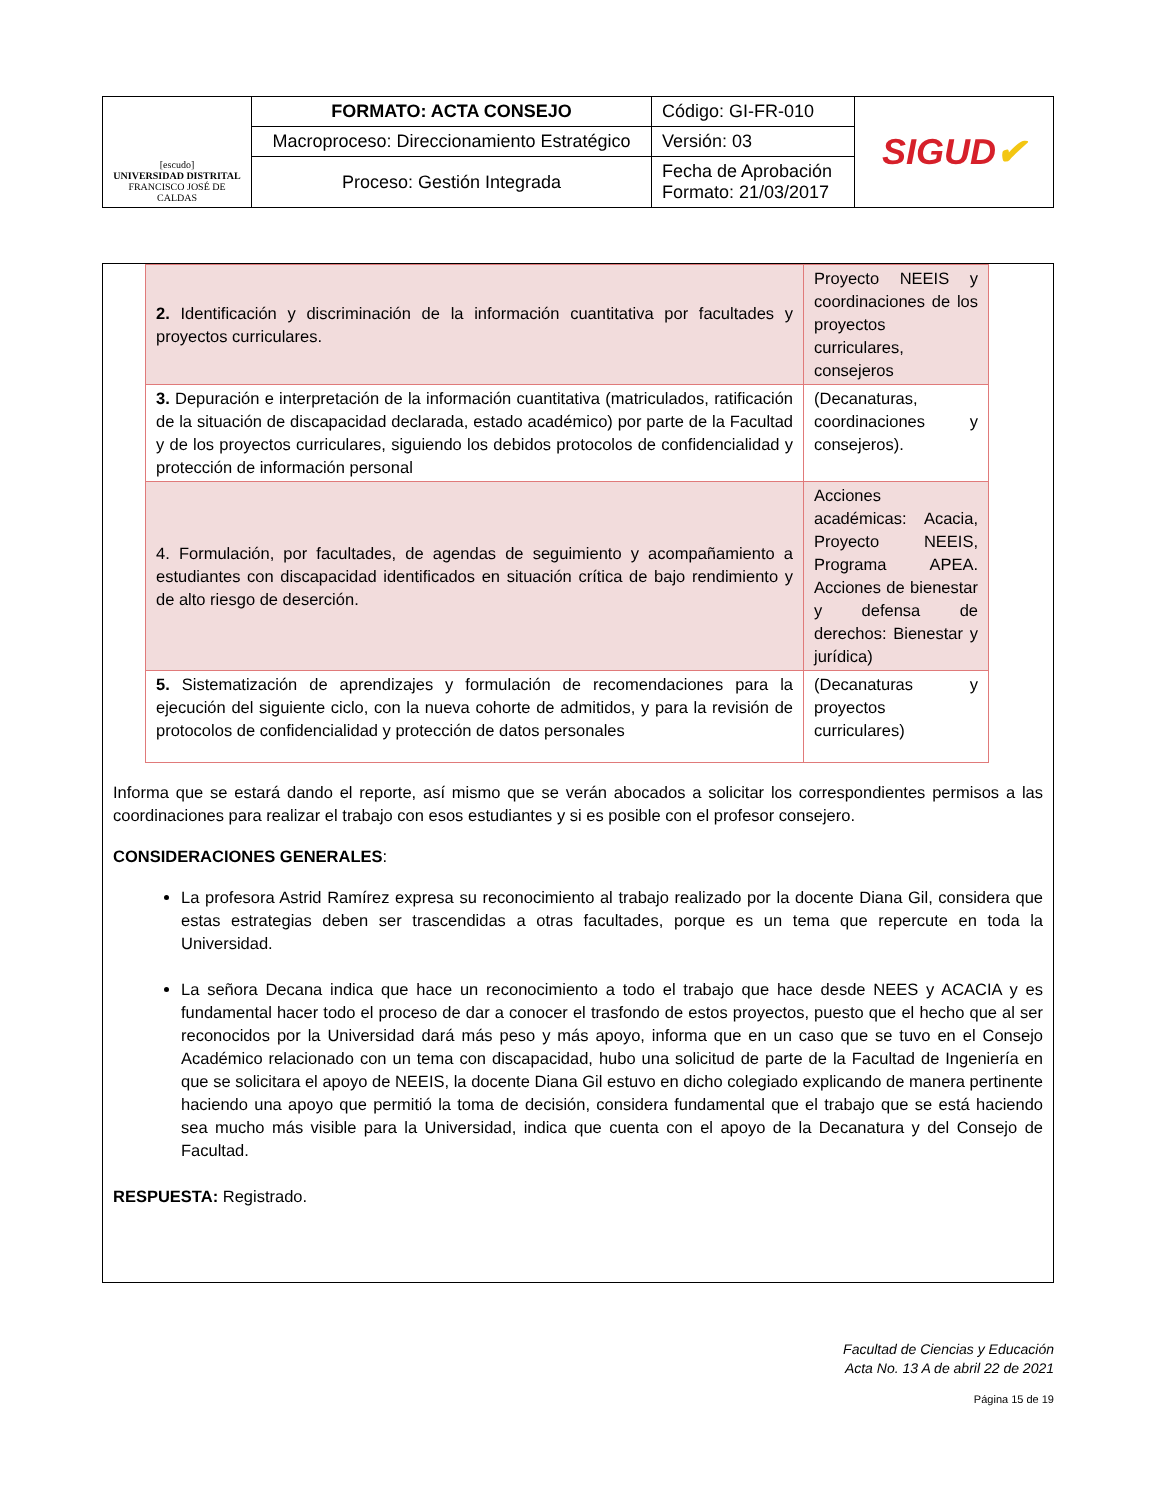| [escudo] UNIVERSIDAD DISTRITAL FRANCISCO JOSÉ DE CALDAS | FORMATO: ACTA CONSEJO | Código: GI-FR-010 | SIGUD ✔ |
| | Macroproceso: Direccionamiento Estratégico | Versión: 03 | |
| | Proceso: Gestión Integrada | Fecha de Aprobación Formato: 21/03/2017 | |
| 2. Identificación y discriminación de la información cuantitativa por facultades y proyectos curriculares. | Proyecto NEEIS y coordinaciones de los proyectos curriculares, consejeros |
| 3. Depuración e interpretación de la información cuantitativa (matriculados, ratificación de la situación de discapacidad declarada, estado académico) por parte de la Facultad y de los proyectos curriculares, siguiendo los debidos protocolos de confidencialidad y protección de información personal | (Decanaturas, coordinaciones y consejeros). |
| 4. Formulación, por facultades, de agendas de seguimiento y acompañamiento a estudiantes con discapacidad identificados en situación crítica de bajo rendimiento y de alto riesgo de deserción. | Acciones académicas: Acacia, Proyecto NEEIS, Programa APEA. Acciones de bienestar y defensa de derechos: Bienestar y jurídica) |
| 5. Sistematización de aprendizajes y formulación de recomendaciones para la ejecución del siguiente ciclo, con la nueva cohorte de admitidos, y para la revisión de protocolos de confidencialidad y protección de datos personales | (Decanaturas y proyectos curriculares) |
Informa que se estará dando el reporte, así mismo que se verán abocados a solicitar los correspondientes permisos a las coordinaciones para realizar el trabajo con esos estudiantes y si es posible con el profesor consejero.
CONSIDERACIONES GENERALES:
La profesora Astrid Ramírez expresa su reconocimiento al trabajo realizado por la docente Diana Gil, considera que estas estrategias deben ser trascendidas a otras facultades, porque es un tema que repercute en toda la Universidad.
La señora Decana indica que hace un reconocimiento a todo el trabajo que hace desde NEES y ACACIA y es fundamental hacer todo el proceso de dar a conocer el trasfondo de estos proyectos, puesto que el hecho que al ser reconocidos por la Universidad dará más peso y más apoyo, informa que en un caso que se tuvo en el Consejo Académico relacionado con un tema con discapacidad, hubo una solicitud de parte de la Facultad de Ingeniería en que se solicitara el apoyo de NEEIS, la docente Diana Gil estuvo en dicho colegiado explicando de manera pertinente haciendo una apoyo que permitió la toma de decisión, considera fundamental que el trabajo que se está haciendo sea mucho más visible para la Universidad, indica que cuenta con el apoyo de la Decanatura y del Consejo de Facultad.
RESPUESTA: Registrado.
Facultad de Ciencias y Educación
Acta No. 13 A de abril 22 de 2021
Página 15 de 19